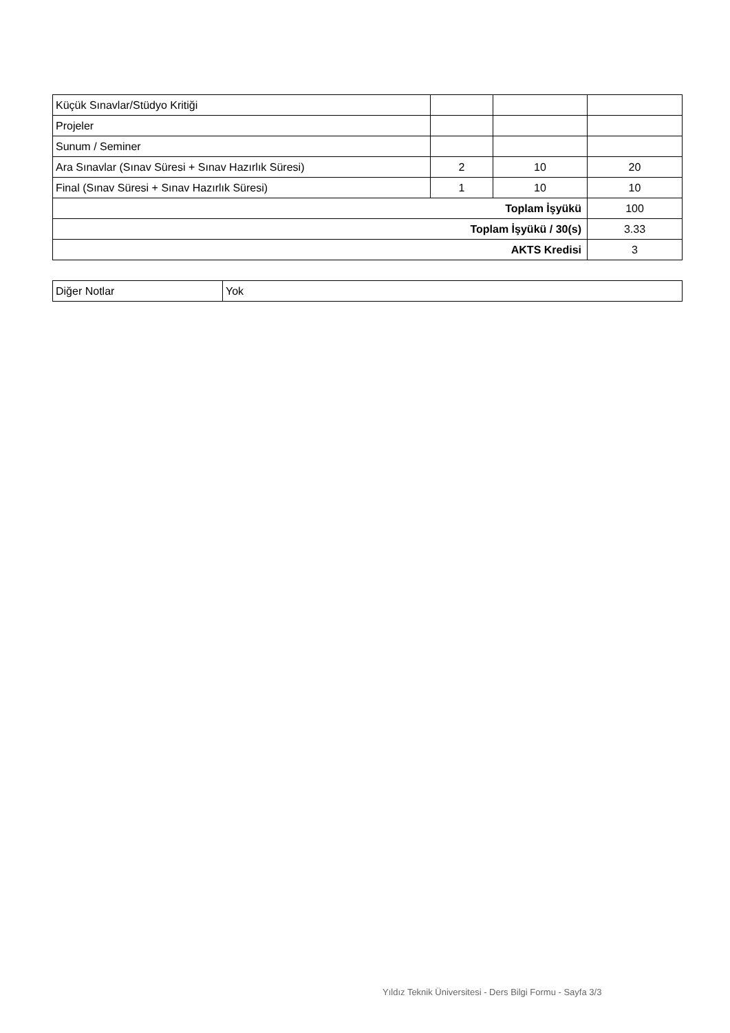| Küçük Sınavlar/Stüdyo Kritiği | | | |
| Projeler | | | |
| Sunum / Seminer | | | |
| Ara Sınavlar (Sınav Süresi + Sınav Hazırlık Süresi) | 2 | 10 | 20 |
| Final (Sınav Süresi + Sınav Hazırlık Süresi) | 1 | 10 | 10 |
| Toplam İşyükü | | | 100 |
| Toplam İşyükü / 30(s) | | | 3.33 |
| AKTS Kredisi | | | 3 |
| Diğer Notlar | Yok |
Yıldız Teknik Üniversitesi - Ders Bilgi Formu - Sayfa 3/3